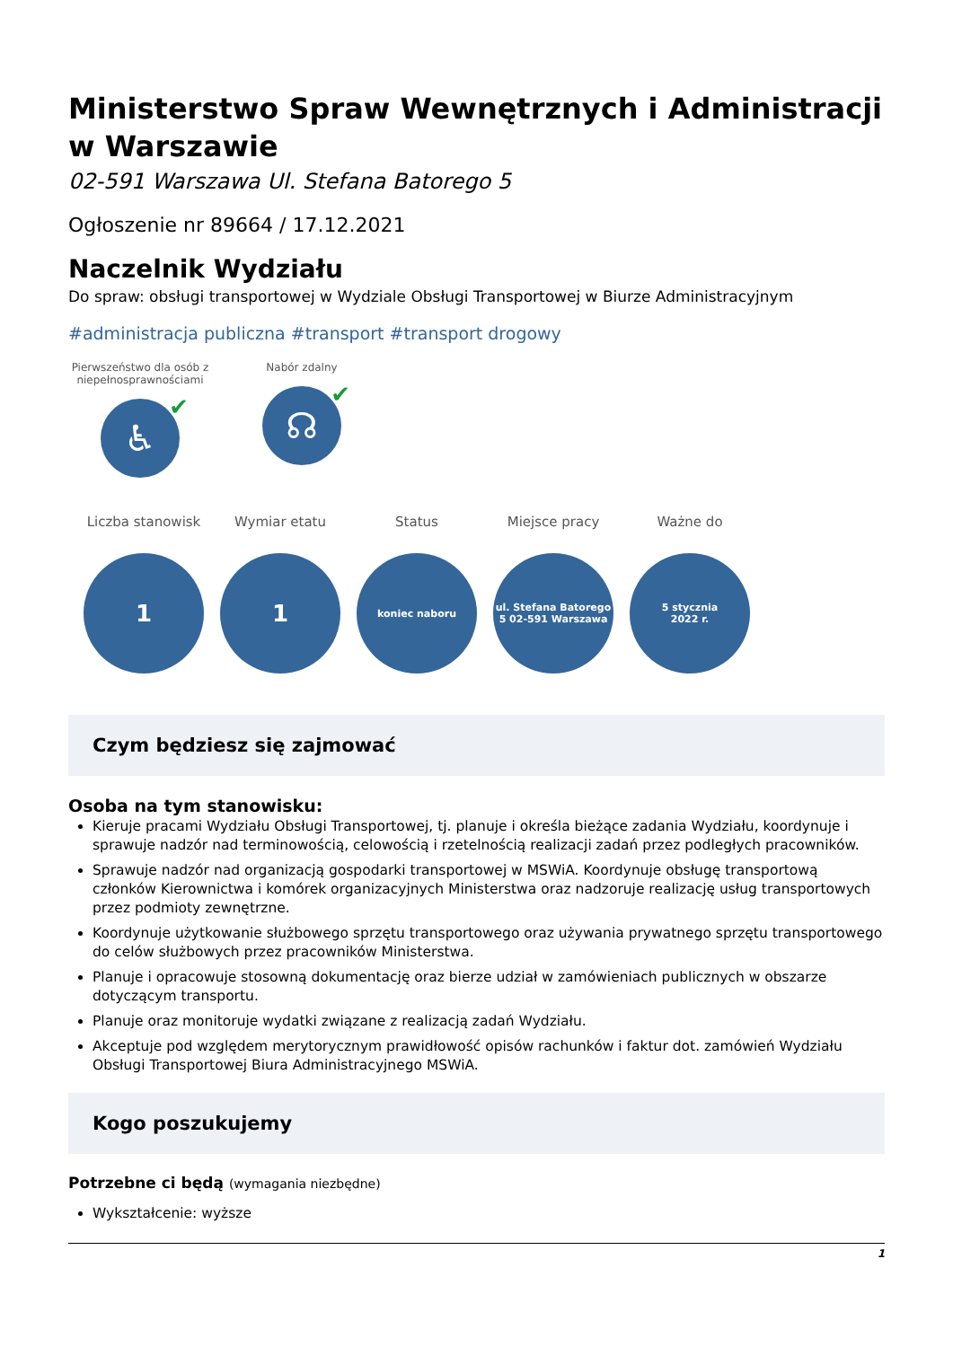Ministerstwo Spraw Wewnętrznych i Administracji w Warszawie
02-591 Warszawa Ul. Stefana Batorego 5
Ogłoszenie nr 89664 / 17.12.2021
Naczelnik Wydziału
Do spraw: obsługi transportowej w Wydziale Obsługi Transportowej w Biurze Administracyjnym
#administracja publiczna #transport #transport drogowy
Pierwszeństwo dla osób z niepełnosprawnościami
♿ ✔
Nabór zdalny
☊ ✔
Liczba stanowisk
1
Wymiar etatu
1
Status
koniec naboru
Miejsce pracy
ul. Stefana Batorego
5 02-591 Warszawa
Ważne do
5 stycznia
2022 r.
Czym będziesz się zajmować
Osoba na tym stanowisku:
Kieruje pracami Wydziału Obsługi Transportowej, tj. planuje i określa bieżące zadania Wydziału, koordynuje i sprawuje nadzór nad terminowością, celowością i rzetelnością realizacji zadań przez podległych pracowników.
Sprawuje nadzór nad organizacją gospodarki transportowej w MSWiA. Koordynuje obsługę transportową członków Kierownictwa i komórek organizacyjnych Ministerstwa oraz nadzoruje realizację usług transportowych przez podmioty zewnętrzne.
Koordynuje użytkowanie służbowego sprzętu transportowego oraz używania prywatnego sprzętu transportowego do celów służbowych przez pracowników Ministerstwa.
Planuje i opracowuje stosowną dokumentację oraz bierze udział w zamówieniach publicznych w obszarze dotyczącym transportu.
Planuje oraz monitoruje wydatki związane z realizacją zadań Wydziału.
Akceptuje pod względem merytorycznym prawidłowość opisów rachunków i faktur dot. zamówień Wydziału Obsługi Transportowej Biura Administracyjnego MSWiA.
Kogo poszukujemy
Potrzebne ci będą (wymagania niezbędne)
Wykształcenie: wyższe
1